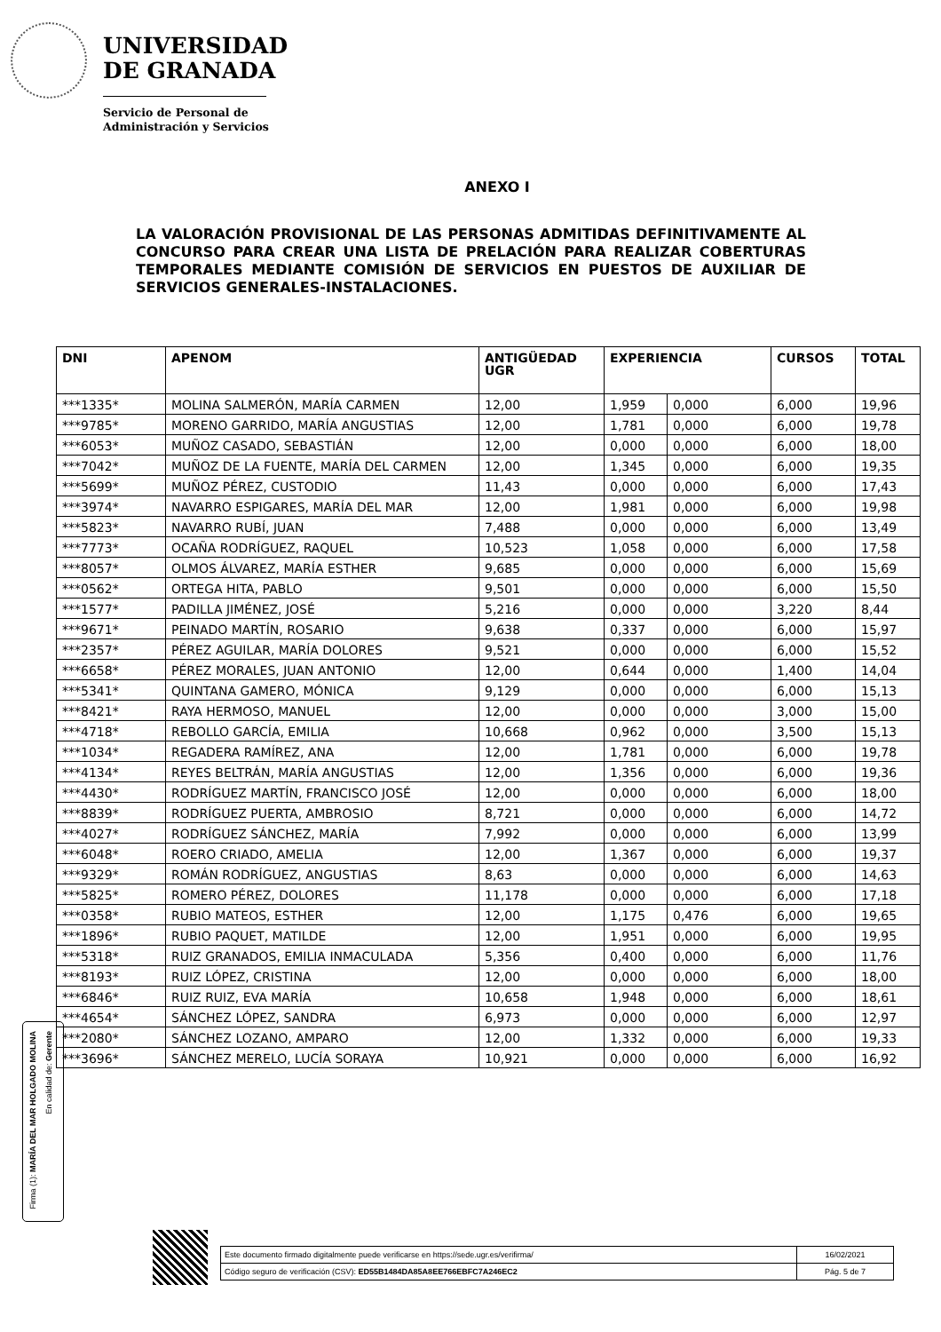UNIVERSIDAD
DE GRANADA
Servicio de Personal de
Administración y Servicios
ANEXO I
LA VALORACIÓN PROVISIONAL DE LAS PERSONAS ADMITIDAS DEFINITIVAMENTE AL CONCURSO PARA CREAR UNA LISTA DE PRELACIÓN PARA REALIZAR COBERTURAS TEMPORALES MEDIANTE COMISIÓN DE SERVICIOS EN PUESTOS DE AUXILIAR DE SERVICIOS GENERALES-INSTALACIONES.
| DNI | APENOM | ANTIGÜEDAD UGR | EXPERIENCIA | | CURSOS | TOTAL |
| --- | --- | --- | --- | --- | --- | --- |
| ***1335* | MOLINA SALMERÓN, MARÍA CARMEN | 12,00 | 1,959 | 0,000 | 6,000 | 19,96 |
| ***9785* | MORENO GARRIDO, MARÍA ANGUSTIAS | 12,00 | 1,781 | 0,000 | 6,000 | 19,78 |
| ***6053* | MUÑOZ CASADO, SEBASTIÁN | 12,00 | 0,000 | 0,000 | 6,000 | 18,00 |
| ***7042* | MUÑOZ DE LA FUENTE, MARÍA DEL CARMEN | 12,00 | 1,345 | 0,000 | 6,000 | 19,35 |
| ***5699* | MUÑOZ PÉREZ, CUSTODIO | 11,43 | 0,000 | 0,000 | 6,000 | 17,43 |
| ***3974* | NAVARRO ESPIGARES, MARÍA DEL MAR | 12,00 | 1,981 | 0,000 | 6,000 | 19,98 |
| ***5823* | NAVARRO RUBÍ, JUAN | 7,488 | 0,000 | 0,000 | 6,000 | 13,49 |
| ***7773* | OCAÑA RODRÍGUEZ, RAQUEL | 10,523 | 1,058 | 0,000 | 6,000 | 17,58 |
| ***8057* | OLMOS ÁLVAREZ, MARÍA ESTHER | 9,685 | 0,000 | 0,000 | 6,000 | 15,69 |
| ***0562* | ORTEGA HITA, PABLO | 9,501 | 0,000 | 0,000 | 6,000 | 15,50 |
| ***1577* | PADILLA JIMÉNEZ, JOSÉ | 5,216 | 0,000 | 0,000 | 3,220 | 8,44 |
| ***9671* | PEINADO MARTÍN, ROSARIO | 9,638 | 0,337 | 0,000 | 6,000 | 15,97 |
| ***2357* | PÉREZ AGUILAR, MARÍA DOLORES | 9,521 | 0,000 | 0,000 | 6,000 | 15,52 |
| ***6658* | PÉREZ MORALES, JUAN ANTONIO | 12,00 | 0,644 | 0,000 | 1,400 | 14,04 |
| ***5341* | QUINTANA GAMERO, MÓNICA | 9,129 | 0,000 | 0,000 | 6,000 | 15,13 |
| ***8421* | RAYA HERMOSO, MANUEL | 12,00 | 0,000 | 0,000 | 3,000 | 15,00 |
| ***4718* | REBOLLO GARCÍA, EMILIA | 10,668 | 0,962 | 0,000 | 3,500 | 15,13 |
| ***1034* | REGADERA RAMÍREZ, ANA | 12,00 | 1,781 | 0,000 | 6,000 | 19,78 |
| ***4134* | REYES BELTRÁN, MARÍA ANGUSTIAS | 12,00 | 1,356 | 0,000 | 6,000 | 19,36 |
| ***4430* | RODRÍGUEZ MARTÍN, FRANCISCO JOSÉ | 12,00 | 0,000 | 0,000 | 6,000 | 18,00 |
| ***8839* | RODRÍGUEZ PUERTA, AMBROSIO | 8,721 | 0,000 | 0,000 | 6,000 | 14,72 |
| ***4027* | RODRÍGUEZ SÁNCHEZ, MARÍA | 7,992 | 0,000 | 0,000 | 6,000 | 13,99 |
| ***6048* | ROERO CRIADO, AMELIA | 12,00 | 1,367 | 0,000 | 6,000 | 19,37 |
| ***9329* | ROMÁN RODRÍGUEZ, ANGUSTIAS | 8,63 | 0,000 | 0,000 | 6,000 | 14,63 |
| ***5825* | ROMERO PÉREZ, DOLORES | 11,178 | 0,000 | 0,000 | 6,000 | 17,18 |
| ***0358* | RUBIO MATEOS, ESTHER | 12,00 | 1,175 | 0,476 | 6,000 | 19,65 |
| ***1896* | RUBIO PAQUET, MATILDE | 12,00 | 1,951 | 0,000 | 6,000 | 19,95 |
| ***5318* | RUIZ GRANADOS, EMILIA INMACULADA | 5,356 | 0,400 | 0,000 | 6,000 | 11,76 |
| ***8193* | RUIZ LÓPEZ, CRISTINA | 12,00 | 0,000 | 0,000 | 6,000 | 18,00 |
| ***6846* | RUIZ RUIZ, EVA MARÍA | 10,658 | 1,948 | 0,000 | 6,000 | 18,61 |
| ***4654* | SÁNCHEZ LÓPEZ, SANDRA | 6,973 | 0,000 | 0,000 | 6,000 | 12,97 |
| ***2080* | SÁNCHEZ LOZANO, AMPARO | 12,00 | 1,332 | 0,000 | 6,000 | 19,33 |
| ***3696* | SÁNCHEZ MERELO, LUCÍA SORAYA | 10,921 | 0,000 | 0,000 | 6,000 | 16,92 |
Firma (1): MARÍA DEL MAR HOLGADO MOLINA
En calidad de: Gerente
| Este documento firmado digitalmente puede verificarse en https://sede.ugr.es/verifirma/ | 16/02/2021 |
| Código seguro de verificación (CSV): ED55B1484DA85A8EE766EBFC7A246EC2 | Pág. 5 de 7 |